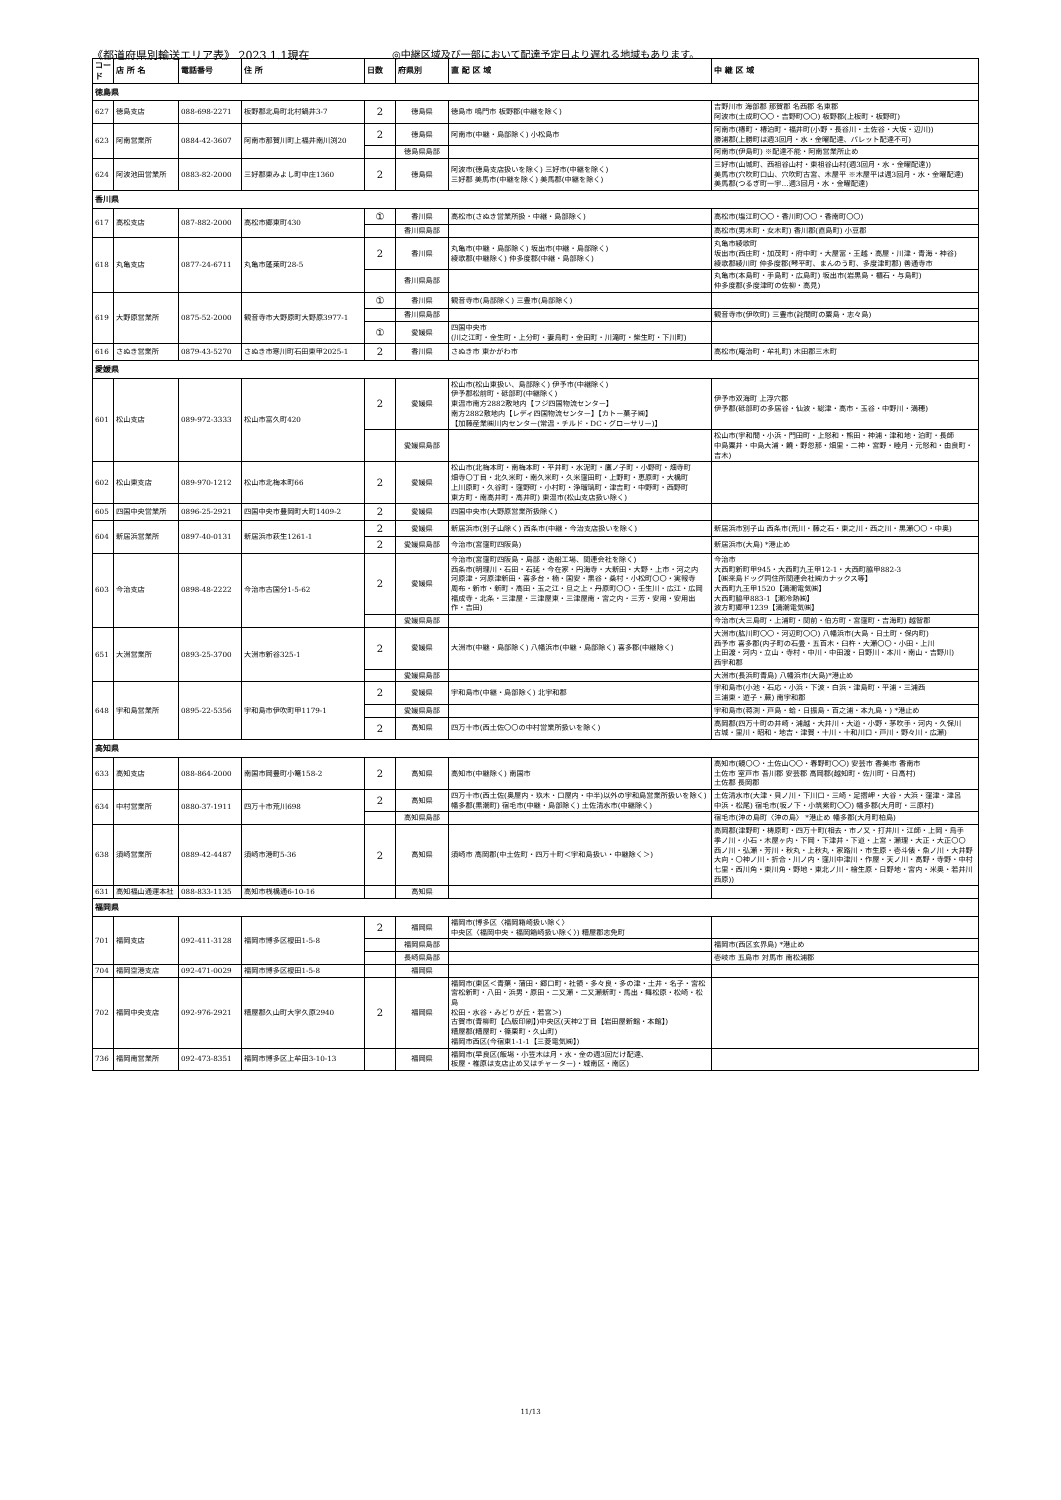《都道府県別輸送エリア表》 2023.1.1現在 ◎中継区域及び一部において配達予定日より遅れる地域もあります。
| コード | 店 所 名 | 電話番号 | 住 所 | 日数 | 府県別 | 直 配 区 域 | 中 継 区 域 |
| --- | --- | --- | --- | --- | --- | --- | --- |
| 徳島県 | | | | | | | |
| 627 | 徳島支店 | 088-698-2271 | 板野郡北島町北村鍋井3-7 | 2 | 徳島県 | 徳島市 鳴門市 板野郡(中継を除く) | 吉野川市 海部郡 那賀郡 名西郡 名東郡 阿波市(土成町〇〇・吉野町〇〇) 板野郡(上板町・板野町) |
| 623 | 阿南営業所 | 0884-42-3607 | 阿南市那賀川町上福井南川渕20 | 2 | 徳島県 | 阿南市(中継・島部除く) 小松島市 | 阿南市(椿町・椿泊町・福井町(小野・長谷川・土佐谷・大坂・辺川)) 勝浦郡(上勝町は週3回月・水・金曜配達、パレット配達不可) |
| | | | | | 徳島県島部 | | 阿南市(伊島町) ※配達不能・阿南営業所止め |
| 624 | 阿波池田営業所 | 0883-82-2000 | 三好郡東みよし町中庄1360 | 2 | 徳島県 | 阿波市(徳島支店扱いを除く) 三好市(中継を除く) 三好郡 美馬市(中継を除く) 美馬郡(中継を除く) | 三好市(山城町、西祖谷山村・東祖谷山村(週3回月・水・金曜配達)) 美馬市(穴吹町口山、穴吹町古宮、木屋平 ※木屋平は週3回月・水・金曜配達) 美馬郡(つるぎ町一宇…週3回月・水・金曜配達) |
| 香川県 | | | | | | | |
| 617 | 高松支店 | 087-882-2000 | 高松市郷東町430 | ① | 香川県 | 高松市(さぬき営業所扱・中継・島部除く) | 高松市(塩江町〇〇・香川町〇〇・香南町〇〇) |
| | | | | | 香川県島部 | | 高松市(男木町・女木町) 香川郡(直島町) 小豆郡 |
| 618 | 丸亀支店 | 0877-24-6711 | 丸亀市蓬莱町28-5 | 2 | 香川県 | 丸亀市(中継・島部除く) 坂出市(中継・島部除く) 綾歌郡(中継除く) 仲多度郡(中継・島部除く) | 丸亀市綾歌町 坂出市(西庄町・加茂町・府中町・大屋冨・王越・高屋・川津・青海・神谷) 綾歌郡綾川町 仲多度郡(琴平町、まんのう町、多度津町郡) 善通寺市 |
| | | | | | 香川県島部 | | 丸亀市(本島町・手島町・広島町) 坂出市(岩黒島・櫃石・与島町) 仲多度郡(多度津町の佐柳・高見) |
| 619 | 大野原営業所 | 0875-52-2000 | 観音寺市大野原町大野原3977-1 | ① | 香川県 | 観音寺市(島部除く) 三豊市(島部除く) | |
| | | | | | 香川県島部 | | 観音寺市(伊吹町) 三豊市(詫間町の粟島・志々島) |
| | | | | ① | 愛媛県 | 四国中央市 (川之江町・金生町・上分町・妻鳥町・金田町・川滝町・柴生町・下川町) | |
| 616 | さぬき営業所 | 0879-43-5270 | さぬき市寒川町石田東甲2025-1 | 2 | 香川県 | さぬき市 東かがわ市 | 高松市(庵治町・牟礼町) 木田郡三木町 |
| 愛媛県 | | | | | | | |
| 601 | 松山支店 | 089-972-3333 | 松山市富久町420 | 2 | 愛媛県 | 松山市(松山東扱い、島部除く) 伊予市(中継除く) 伊予郡松前町・砥部町(中継除く) 東温市南方2882敷地内【フジ四国物流センター】 南方2882敷地内【レディ四国物流センター】【カトー菓子㈱】 【加藤産業㈱川内センター(常温・チルド・DC・グローサリー)】 | 伊予市双海町 上浮穴郡 伊予郡(砥部町の多居谷・仙波・総津・高市・玉谷・中野川・満穂) |
| | | | | | 愛媛県島部 | | 松山市(宇和間・小浜・門田町・上怒和・熊田・神浦・津和地・泊町・長師 中島粟井・中島大浦・饒・野忽那・畑里・二神・宮野・睦月・元怒和・由良町・吉木) |
| 602 | 松山東支店 | 089-970-1212 | 松山市北梅本町66 | 2 | 愛媛県 | 松山市(北梅本町・南梅本町・平井町・水泥町・鷹ノ子町・小野町・畑寺町 畑寺〇丁目・北久米町・南久米町・久米窪田町・上野町・恵原町・大橋町 上川原町・久谷町・窪野町・小村町・浄瑠璃町・津吉町・中野町・西野町 東方町・南高井町・高井町) 東温市(松山支店扱い除く) | |
| 605 | 四国中央営業所 | 0896-25-2921 | 四国中央市豊岡町大町1409-2 | 2 | 愛媛県 | 四国中央市(大野原営業所扱除く) | |
| 604 | 新居浜営業所 | 0897-40-0131 | 新居浜市萩生1261-1 | 2 | 愛媛県 | 新居浜市(別子山除く) 西条市(中継・今治支店扱いを除く) | 新居浜市別子山 西条市(荒川・藤之石・東之川・西之川・黒瀬〇〇・中奥) |
| | | | | 2 | 愛媛県島部 | 今治市(宮窪町四阪島) | 新居浜市(大島) *港止め |
| 603 | 今治支店 | 0898-48-2222 | 今治市古国分1-5-62 | 2 | 愛媛県 | 今治市(宮窪町四阪島・島部・造船工場、関連会社を除く) 西条市(明理川・石田・石延・今在家・円海寺・大新田・大野・上市・河之内 河原津・河原津新田・喜多台・楠・国安・黒谷・桑村・小松町〇〇・実報寺 周布・新市・新町・高田・玉之江・旦之上・丹原町〇〇・壬生川・広江・広岡 福成寺・北条・三津屋・三津屋東・三津屋南・宮之内・三芳・安用・安用出作・吉田) | 今治市 大西町新町甲945・大西町九王甲12-1・大西町脇甲882-3 【㈱来島ドッグ同住所関連会社㈱カナックス等】 大西町九王甲1520【満潮電気㈱】 大西町脇甲883-1【潮冷熱㈱】 波方町郷甲1239【満潮電気㈱】 |
| | | | | | 愛媛県島部 | | 今治市(大三島町・上浦町・関前・伯方町・宮窪町・吉海町) 越智郡 |
| 651 | 大洲営業所 | 0893-25-3700 | 大洲市新谷325-1 | 2 | 愛媛県 | 大洲市(中継・島部除く) 八幡浜市(中継・島部除く) 喜多郡(中継除く) | 大洲市(肱川町〇〇・河辺町〇〇) 八幡浜市(大島・日土町・保内町) 西予市 喜多郡(内子町の石畳・五百木・臼杵・大瀬〇〇・小田・上川 上田渡・河内・立山・寺村・中川・中田渡・日野川・本川・南山・吉野川) 西宇和郡 |
| | | | | | 愛媛県島部 | | 大洲市(長浜町青島) 八幡浜市(大島)*港止め |
| 648 | 宇和島営業所 | 0895-22-5356 | 宇和島市伊吹町甲1179-1 | 2 | 愛媛県 | 宇和島市(中継・島部除く) 北宇和郡 | 宇和島市(小池・石応・小浜・下波・白浜・津島町・平浦・三浦西 三浦東・遊子・蕨) 南宇和郡 |
| | | | | | 愛媛県島部 | | 宇和島市(蒋渕・戸島・蛤・日振島・百之浦・本九島・) *港止め |
| | | | | 2 | 高知県 | 四万十市(西土佐〇〇の中村営業所扱いを除く) | 高岡郡(四万十町の井崎・浦越・大井川・大道・小野・茅吹手・河内・久保川 古城・里川・昭和・地吉・津賀・十川・十和川口・戸川・野々川・広瀬) |
| 高知県 | | | | | | | |
| 633 | 高知支店 | 088-864-2000 | 南国市岡豊町小篭158-2 | 2 | 高知県 | 高知市(中継除く) 南国市 | 高知市(鏡〇〇・土佐山〇〇・春野町〇〇) 安芸市 香美市 香南市 土佐市 室戸市 吾川郡 安芸郡 高岡郡(越知町・佐川町・日高村) 土佐郡 長岡郡 |
| 634 | 中村営業所 | 0880-37-1911 | 四万十市荒川698 | 2 | 高知県 | 四万十市(西土佐(奥屋内・玖木・口屋内・中半)以外の宇和島営業所扱いを除く) 幡多郡(黒潮町) 宿毛市(中継・島部除く) 土佐清水市(中継除く) | 土佐清水市(大津・貝ノ川・下川口・三崎・足摺岬・大谷・大浜・窪津・津呂 中浜・松尾) 宿毛市(坂ノ下・小筑紫町〇〇) 幡多郡(大月町・三原村) |
| | | | | | 高知県島部 | | 宿毛市(沖の島町〈沖の島〉 *港止め 幡多郡(大月町柏島) |
| 638 | 須崎営業所 | 0889-42-4487 | 須崎市港町5-36 | 2 | 高知県 | 須崎市 高岡郡(中土佐町・四万十町＜宇和島扱い・中継除く＞) | 高岡郡(津野町・梼原町・四万十町(相去・市ノ又・打井川・江師・上岡・鳥手 季ノ川・小石・木屋ヶ内・下岡・下津井・下道・上宮・瀬理・大正・大正〇〇 西ノ川・弘瀬・芳川・秋丸・上秋丸・家路川・市生原・壱斗俵・魚ノ川・大井野 大向・〇神ノ川・折合・川ノ内・窪川中津川・作屋・天ノ川・高野・寺野・中村 七里・西川角・東川角・野地・東北ノ川・檜生原・日野地・宮内・米奥・若井川 西原)) |
| 631 | 高知福山通運本社 | 088-833-1135 | 高知市桟橋通6-10-16 | | 高知県 | | |
| 福岡県 | | | | | | | |
| 701 | 福岡支店 | 092-411-3128 | 福岡市博多区榎田1-5-8 | 2 | 福岡県 | 福岡市(博多区〈福岡箱崎扱い除く〉 中央区〈福岡中央・福岡箱崎扱い除く〉) 糟屋郡志免町 | |
| | | | | | 福岡県島部 | | 福岡市(西区玄界島) *港止め |
| | | | | | 長崎県島部 | | 壱岐市 五島市 対馬市 南松浦郡 |
| 704 | 福岡空港支店 | 092-471-0029 | 福岡市博多区榎田1-5-8 | | 福岡県 | | |
| 702 | 福岡中央支店 | 092-976-2921 | 糟屋郡久山町大字久原2940 | 2 | 福岡県 | 福岡市(東区＜青葉・蒲田・郷口町・社領・多々良・多の津・土井・名子・宮松 宮松新町・八田・浜男・原田・二又瀬・二又瀬新町・馬出・舞松原・松崎・松島 松田・水谷・みどりが丘・若宮＞) 古賀市(青柳町【凸版印刷】)中央区(天神2丁目【岩田屋新館・本館】) 糟屋郡(糟屋町・篠栗町・久山町) 福岡市西区(今宿東1-1-1【三菱電気㈱】) | |
| 736 | 福岡南営業所 | 092-473-8351 | 福岡市博多区上牟田3-10-13 | | 福岡県 | 福岡市(早良区(飯場・小笠木は月・水・金の週3回だけ配達、 板屋・椎原は支店止め又はチャーター)・城南区・南区) | |
11/13